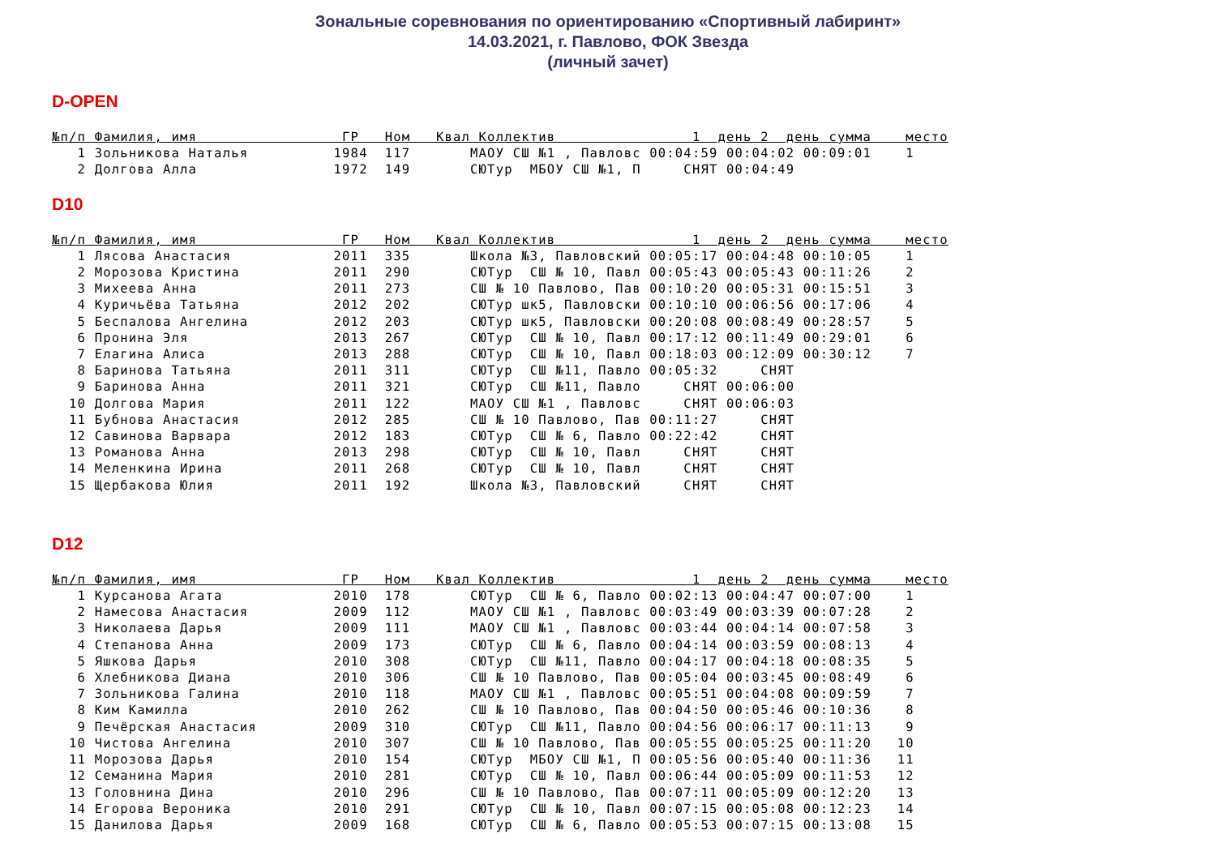Зональные соревнования по ориентированию «Спортивный лабиринт»
14.03.2021, г. Павлово, ФОК Звезда
(личный зачет)
D-OPEN
№п/п Фамилия, имя                 ГР   Ном   Квал Коллектив                1  день 2  день сумма    место
   1 Зольникова Наталья          1984  117       МАОУ СШ №1 , Павловс 00:04:59 00:04:02 00:09:01    1
   2 Долгова Алла                1972  149       СЮТур  МБОУ СШ №1, П     СНЯТ 00:04:49
D10
№п/п Фамилия, имя                 ГР   Ном   Квал Коллектив                1  день 2  день сумма    место
   1 Лясова Анастасия            2011  335       Школа №3, Павловский 00:05:17 00:04:48 00:10:05    1
   2 Морозова Кристина           2011  290       СЮТур  СШ № 10, Павл 00:05:43 00:05:43 00:11:26    2
   3 Михеева Анна                2011  273       СШ № 10 Павлово, Пав 00:10:20 00:05:31 00:15:51    3
   4 Куричьёва Татьяна           2012  202       СЮТур шк5, Павловски 00:10:10 00:06:56 00:17:06    4
   5 Беспалова Ангелина          2012  203       СЮТур шк5, Павловски 00:20:08 00:08:49 00:28:57    5
   6 Пронина Эля                 2013  267       СЮТур  СШ № 10, Павл 00:17:12 00:11:49 00:29:01    6
   7 Елагина Алиса               2013  288       СЮТур  СШ № 10, Павл 00:18:03 00:12:09 00:30:12    7
   8 Баринова Татьяна            2011  311       СЮТур  СШ №11, Павло 00:05:32     СНЯТ
   9 Баринова Анна               2011  321       СЮТур  СШ №11, Павло     СНЯТ 00:06:00
  10 Долгова Мария               2011  122       МАОУ СШ №1 , Павловс     СНЯТ 00:06:03
  11 Бубнова Анастасия           2012  285       СШ № 10 Павлово, Пав 00:11:27     СНЯТ
  12 Савинова Варвара            2012  183       СЮТур  СШ № 6, Павло 00:22:42     СНЯТ
  13 Романова Анна               2013  298       СЮТур  СШ № 10, Павл     СНЯТ     СНЯТ
  14 Меленкина Ирина             2011  268       СЮТур  СШ № 10, Павл     СНЯТ     СНЯТ
  15 Щербакова Юлия              2011  192       Школа №3, Павловский     СНЯТ     СНЯТ
D12
№п/п Фамилия, имя                 ГР   Ном   Квал Коллектив                1  день 2  день сумма    место
   1 Курсанова Агата             2010  178       СЮТур  СШ № 6, Павло 00:02:13 00:04:47 00:07:00    1
   2 Намесова Анастасия          2009  112       МАОУ СШ №1 , Павловс 00:03:49 00:03:39 00:07:28    2
   3 Николаева Дарья             2009  111       МАОУ СШ №1 , Павловс 00:03:44 00:04:14 00:07:58    3
   4 Степанова Анна              2009  173       СЮТур  СШ № 6, Павло 00:04:14 00:03:59 00:08:13    4
   5 Яшкова Дарья                2010  308       СЮТур  СШ №11, Павло 00:04:17 00:04:18 00:08:35    5
   6 Хлебникова Диана            2010  306       СШ № 10 Павлово, Пав 00:05:04 00:03:45 00:08:49    6
   7 Зольникова Галина           2010  118       МАОУ СШ №1 , Павловс 00:05:51 00:04:08 00:09:59    7
   8 Ким Камилла                 2010  262       СШ № 10 Павлово, Пав 00:04:50 00:05:46 00:10:36    8
   9 Печёрская Анастасия         2009  310       СЮТур  СШ №11, Павло 00:04:56 00:06:17 00:11:13    9
  10 Чистова Ангелина            2010  307       СШ № 10 Павлово, Пав 00:05:55 00:05:25 00:11:20   10
  11 Морозова Дарья              2010  154       СЮТур  МБОУ СШ №1, П 00:05:56 00:05:40 00:11:36   11
  12 Семанина Мария              2010  281       СЮТур  СШ № 10, Павл 00:06:44 00:05:09 00:11:53   12
  13 Головнина Дина              2010  296       СШ № 10 Павлово, Пав 00:07:11 00:05:09 00:12:20   13
  14 Егорова Вероника            2010  291       СЮТур  СШ № 10, Павл 00:07:15 00:05:08 00:12:23   14
  15 Данилова Дарья              2009  168       СЮТур  СШ № 6, Павло 00:05:53 00:07:15 00:13:08   15